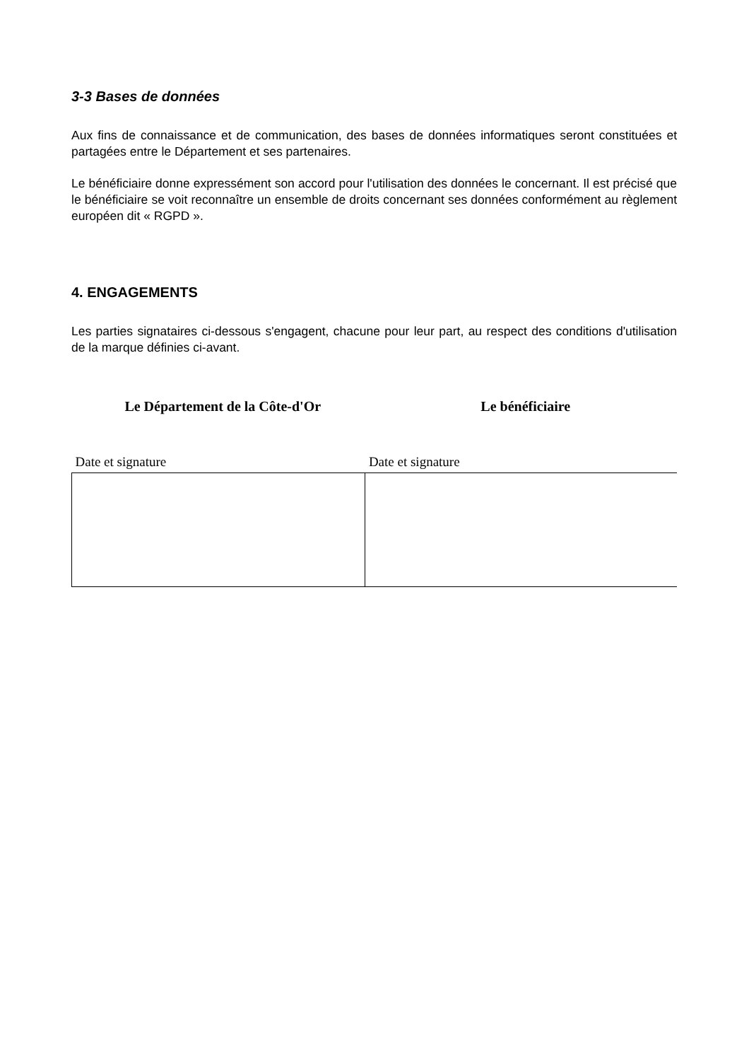3-3 Bases de données
Aux fins de connaissance et de communication, des bases de données informatiques seront constituées et partagées entre le Département et ses partenaires.
Le bénéficiaire donne expressément son accord pour l'utilisation des données le concernant. Il est précisé que le bénéficiaire se voit reconnaître un ensemble de droits concernant ses données conformément au règlement européen dit « RGPD ».
4. ENGAGEMENTS
Les parties signataires ci-dessous s'engagent, chacune pour leur part, au respect des conditions d'utilisation de la marque définies ci-avant.
Le Département de la Côte-d'Or Le bénéficiaire
| Date et signature | Date et signature |
| --- | --- |